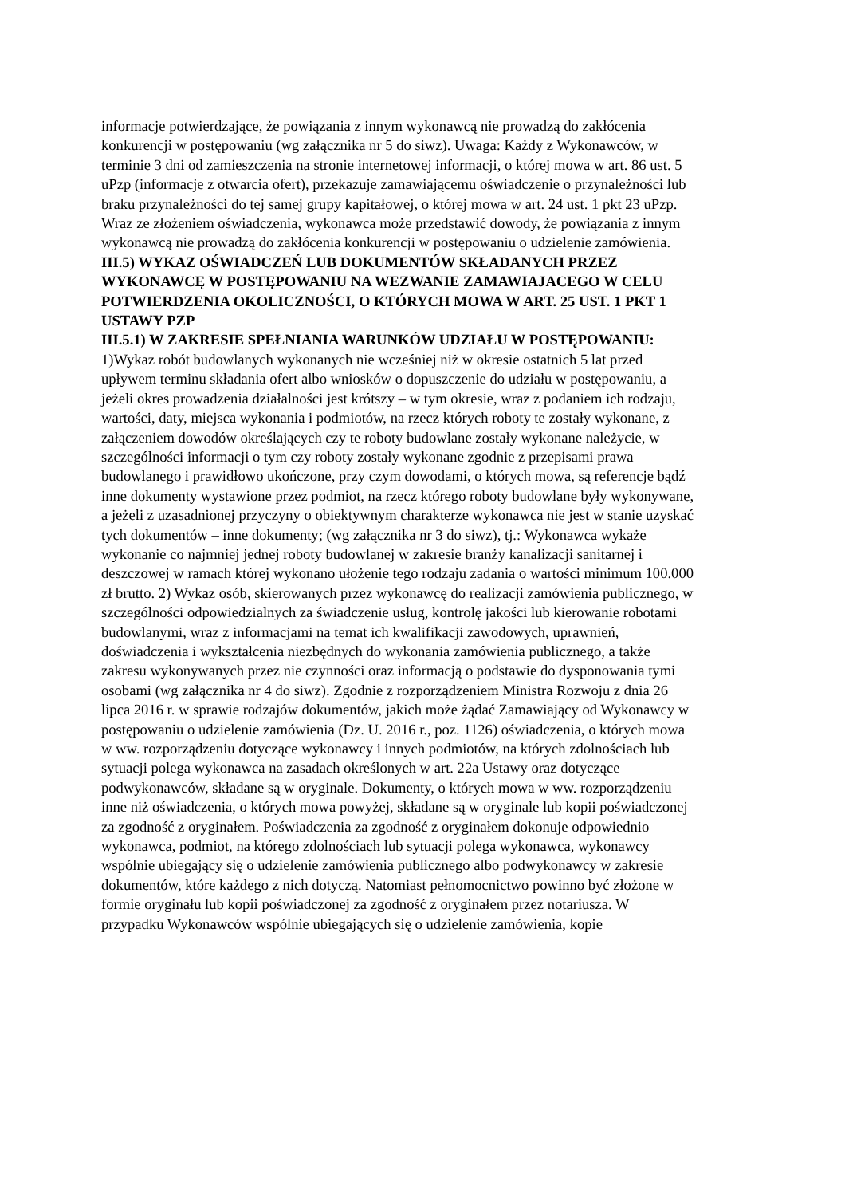informacje potwierdzające, że powiązania z innym wykonawcą nie prowadzą do zakłócenia konkurencji w postępowaniu (wg załącznika nr 5 do siwz). Uwaga: Każdy z Wykonawców, w terminie 3 dni od zamieszczenia na stronie internetowej informacji, o której mowa w art. 86 ust. 5 uPzp (informacje z otwarcia ofert), przekazuje zamawiającemu oświadczenie o przynależności lub braku przynależności do tej samej grupy kapitałowej, o której mowa w art. 24 ust. 1 pkt 23 uPzp. Wraz ze złożeniem oświadczenia, wykonawca może przedstawić dowody, że powiązania z innym wykonawcą nie prowadzą do zakłócenia konkurencji w postępowaniu o udzielenie zamówienia.
III.5) WYKAZ OŚWIADCZEŃ LUB DOKUMENTÓW SKŁADANYCH PRZEZ WYKONAWCĘ W POSTĘPOWANIU NA WEZWANIE ZAMAWIAJACEGO W CELU POTWIERDZENIA OKOLICZNOŚCI, O KTÓRYCH MOWA W ART. 25 UST. 1 PKT 1 USTAWY PZP
III.5.1) W ZAKRESIE SPEŁNIANIA WARUNKÓW UDZIAŁU W POSTĘPOWANIU:
1)Wykaz robót budowlanych wykonanych nie wcześniej niż w okresie ostatnich 5 lat przed upływem terminu składania ofert albo wniosków o dopuszczenie do udziału w postępowaniu, a jeżeli okres prowadzenia działalności jest krótszy – w tym okresie, wraz z podaniem ich rodzaju, wartości, daty, miejsca wykonania i podmiotów, na rzecz których roboty te zostały wykonane, z załączeniem dowodów określających czy te roboty budowlane zostały wykonane należycie, w szczególności informacji o tym czy roboty zostały wykonane zgodnie z przepisami prawa budowlanego i prawidłowo ukończone, przy czym dowodami, o których mowa, są referencje bądź inne dokumenty wystawione przez podmiot, na rzecz którego roboty budowlane były wykonywane, a jeżeli z uzasadnionej przyczyny o obiektywnym charakterze wykonawca nie jest w stanie uzyskać tych dokumentów – inne dokumenty; (wg załącznika nr 3 do siwz), tj.: Wykonawca wykaże wykonanie co najmniej jednej roboty budowlanej w zakresie branży kanalizacji sanitarnej i deszczowej w ramach której wykonano ułożenie tego rodzaju zadania o wartości minimum 100.000 zł brutto. 2) Wykaz osób, skierowanych przez wykonawcę do realizacji zamówienia publicznego, w szczególności odpowiedzialnych za świadczenie usług, kontrolę jakości lub kierowanie robotami budowlanymi, wraz z informacjami na temat ich kwalifikacji zawodowych, uprawnień, doświadczenia i wykształcenia niezbędnych do wykonania zamówienia publicznego, a także zakresu wykonywanych przez nie czynności oraz informacją o podstawie do dysponowania tymi osobami (wg załącznika nr 4 do siwz). Zgodnie z rozporządzeniem Ministra Rozwoju z dnia 26 lipca 2016 r. w sprawie rodzajów dokumentów, jakich może żądać Zamawiający od Wykonawcy w postępowaniu o udzielenie zamówienia (Dz. U. 2016 r., poz. 1126) oświadczenia, o których mowa w ww. rozporządzeniu dotyczące wykonawcy i innych podmiotów, na których zdolnościach lub sytuacji polega wykonawca na zasadach określonych w art. 22a Ustawy oraz dotyczące podwykonawców, składane są w oryginale. Dokumenty, o których mowa w ww. rozporządzeniu inne niż oświadczenia, o których mowa powyżej, składane są w oryginale lub kopii poświadczonej za zgodność z oryginałem. Poświadczenia za zgodność z oryginałem dokonuje odpowiednio wykonawca, podmiot, na którego zdolnościach lub sytuacji polega wykonawca, wykonawcy wspólnie ubiegający się o udzielenie zamówienia publicznego albo podwykonawcy w zakresie dokumentów, które każdego z nich dotyczą. Natomiast pełnomocnictwo powinno być złożone w formie oryginału lub kopii poświadczonej za zgodność z oryginałem przez notariusza. W przypadku Wykonawców wspólnie ubiegających się o udzielenie zamówienia, kopie